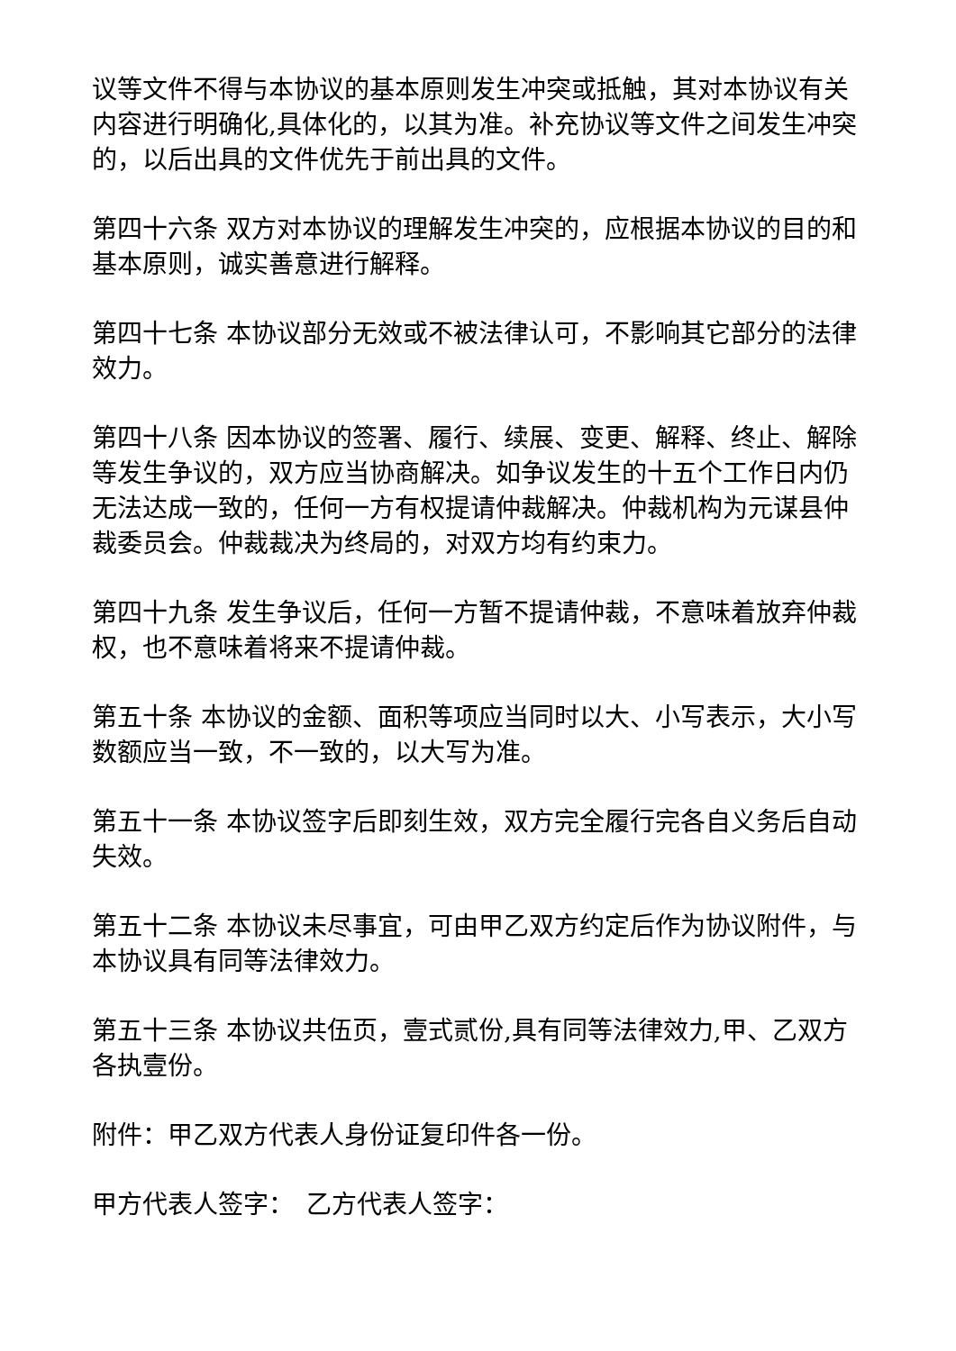议等文件不得与本协议的基本原则发生冲突或抵触，其对本协议有关内容进行明确化,具体化的，以其为准。补充协议等文件之间发生冲突的，以后出具的文件优先于前出具的文件。
第四十六条 双方对本协议的理解发生冲突的，应根据本协议的目的和基本原则，诚实善意进行解释。
第四十七条 本协议部分无效或不被法律认可，不影响其它部分的法律效力。
第四十八条 因本协议的签署、履行、续展、变更、解释、终止、解除等发生争议的，双方应当协商解决。如争议发生的十五个工作日内仍无法达成一致的，任何一方有权提请仲裁解决。仲裁机构为元谋县仲裁委员会。仲裁裁决为终局的，对双方均有约束力。
第四十九条 发生争议后，任何一方暂不提请仲裁，不意味着放弃仲裁权，也不意味着将来不提请仲裁。
第五十条 本协议的金额、面积等项应当同时以大、小写表示，大小写数额应当一致，不一致的，以大写为准。
第五十一条 本协议签字后即刻生效，双方完全履行完各自义务后自动失效。
第五十二条 本协议未尽事宜，可由甲乙双方约定后作为协议附件，与本协议具有同等法律效力。
第五十三条 本协议共伍页，壹式贰份,具有同等法律效力,甲、乙双方各执壹份。
附件：甲乙双方代表人身份证复印件各一份。
甲方代表人签字：　乙方代表人签字：